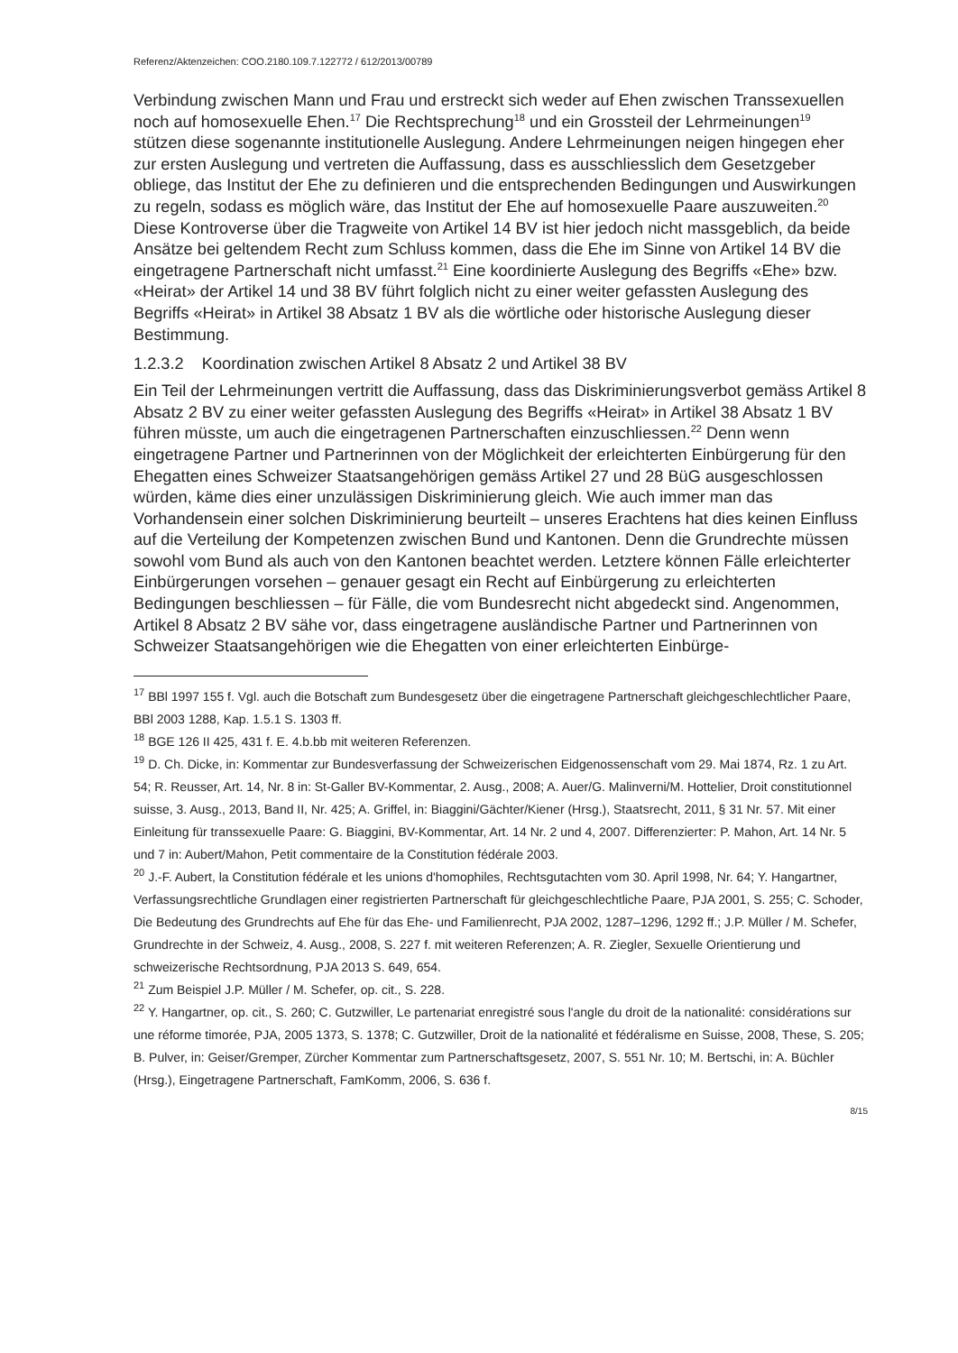Referenz/Aktenzeichen: COO.2180.109.7.122772 / 612/2013/00789
Verbindung zwischen Mann und Frau und erstreckt sich weder auf Ehen zwischen Transsexuellen noch auf homosexuelle Ehen.<sup>17</sup> Die Rechtsprechung<sup>18</sup> und ein Grossteil der Lehrmeinungen<sup>19</sup> stützen diese sogenannte institutionelle Auslegung. Andere Lehrmeinungen neigen hingegen eher zur ersten Auslegung und vertreten die Auffassung, dass es ausschliesslich dem Gesetzgeber obliege, das Institut der Ehe zu definieren und die entsprechenden Bedingungen und Auswirkungen zu regeln, sodass es möglich wäre, das Institut der Ehe auf homosexuelle Paare auszuweiten.<sup>20</sup> Diese Kontroverse über die Tragweite von Artikel 14 BV ist hier jedoch nicht massgeblich, da beide Ansätze bei geltendem Recht zum Schluss kommen, dass die Ehe im Sinne von Artikel 14 BV die eingetragene Partnerschaft nicht umfasst.<sup>21</sup> Eine koordinierte Auslegung des Begriffs «Ehe» bzw. «Heirat» der Artikel 14 und 38 BV führt folglich nicht zu einer weiter gefassten Auslegung des Begriffs «Heirat» in Artikel 38 Absatz 1 BV als die wörtliche oder historische Auslegung dieser Bestimmung.
1.2.3.2 Koordination zwischen Artikel 8 Absatz 2 und Artikel 38 BV
Ein Teil der Lehrmeinungen vertritt die Auffassung, dass das Diskriminierungsverbot gemäss Artikel 8 Absatz 2 BV zu einer weiter gefassten Auslegung des Begriffs «Heirat» in Artikel 38 Absatz 1 BV führen müsste, um auch die eingetragenen Partnerschaften einzuschliessen.<sup>22</sup> Denn wenn eingetragene Partner und Partnerinnen von der Möglichkeit der erleichterten Einbürgerung für den Ehegatten eines Schweizer Staatsangehörigen gemäss Artikel 27 und 28 BüG ausgeschlossen würden, käme dies einer unzulässigen Diskriminierung gleich. Wie auch immer man das Vorhandensein einer solchen Diskriminierung beurteilt – unseres Erachtens hat dies keinen Einfluss auf die Verteilung der Kompetenzen zwischen Bund und Kantonen. Denn die Grundrechte müssen sowohl vom Bund als auch von den Kantonen beachtet werden. Letztere können Fälle erleichterter Einbürgerungen vorsehen – genauer gesagt ein Recht auf Einbürgerung zu erleichterten Bedingungen beschliessen – für Fälle, die vom Bundesrecht nicht abgedeckt sind. Angenommen, Artikel 8 Absatz 2 BV sähe vor, dass eingetragene ausländische Partner und Partnerinnen von Schweizer Staatsangehörigen wie die Ehegatten von einer erleichterten Einbürge-
<sup>17</sup> BBl 1997 155 f. Vgl. auch die Botschaft zum Bundesgesetz über die eingetragene Partnerschaft gleichgeschlechtlicher Paare, BBl 2003 1288, Kap. 1.5.1 S. 1303 ff.
<sup>18</sup> BGE 126 II 425, 431 f. E. 4.b.bb mit weiteren Referenzen.
<sup>19</sup> D. Ch. Dicke, in: Kommentar zur Bundesverfassung der Schweizerischen Eidgenossenschaft vom 29. Mai 1874, Rz. 1 zu Art. 54; R. Reusser, Art. 14, Nr. 8 in: St-Galler BV-Kommentar, 2. Ausg., 2008; A. Auer/G. Malinverni/M. Hottelier, Droit constitutionnel suisse, 3. Ausg., 2013, Band II, Nr. 425; A. Griffel, in: Biaggini/Gächter/Kiener (Hrsg.), Staatsrecht, 2011, § 31 Nr. 57. Mit einer Einleitung für transsexuelle Paare: G. Biaggini, BV-Kommentar, Art. 14 Nr. 2 und 4, 2007. Differenzierter: P. Mahon, Art. 14 Nr. 5 und 7 in: Aubert/Mahon, Petit commentaire de la Constitution fédérale 2003.
<sup>20</sup> J.-F. Aubert, la Constitution fédérale et les unions d'homophiles, Rechtsgutachten vom 30. April 1998, Nr. 64; Y. Hangartner, Verfassungsrechtliche Grundlagen einer registrierten Partnerschaft für gleichgeschlechtliche Paare, PJA 2001, S. 255; C. Schoder, Die Bedeutung des Grundrechts auf Ehe für das Ehe- und Familienrecht, PJA 2002, 1287–1296, 1292 ff.; J.P. Müller / M. Schefer, Grundrechte in der Schweiz, 4. Ausg., 2008, S. 227 f. mit weiteren Referenzen; A. R. Ziegler, Sexuelle Orientierung und schweizerische Rechtsordnung, PJA 2013 S. 649, 654.
<sup>21</sup> Zum Beispiel J.P. Müller / M. Schefer, op. cit., S. 228.
<sup>22</sup> Y. Hangartner, op. cit., S. 260; C. Gutzwiller, Le partenariat enregistré sous l'angle du droit de la nationalité: considérations sur une réforme timorée, PJA, 2005 1373, S. 1378; C. Gutzwiller, Droit de la nationalité et fédéralisme en Suisse, 2008, These, S. 205; B. Pulver, in: Geiser/Gremper, Zürcher Kommentar zum Partnerschaftsgesetz, 2007, S. 551 Nr. 10; M. Bertschi, in: A. Büchler (Hrsg.), Eingetragene Partnerschaft, FamKomm, 2006, S. 636 f.
8/15